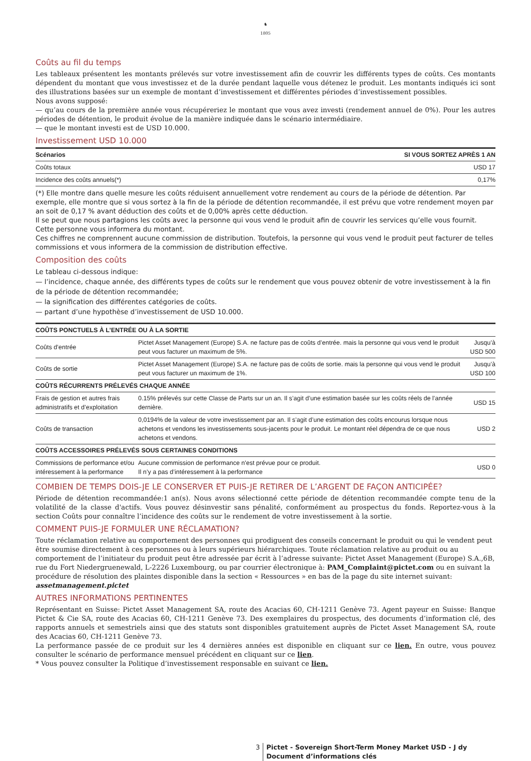♞
1805
Coûts au fil du temps
Les tableaux présentent les montants prélevés sur votre investissement afin de couvrir les différents types de coûts. Ces montants dépendent du montant que vous investissez et de la durée pendant laquelle vous détenez le produit. Les montants indiqués ici sont des illustrations basées sur un exemple de montant d’investissement et différentes périodes d’investissement possibles.
Nous avons supposé:
— qu’au cours de la première année vous récupéreriez le montant que vous avez investi (rendement annuel de 0%). Pour les autres périodes de détention, le produit évolue de la manière indiquée dans le scénario intermédiaire.
— que le montant investi est de USD 10.000.
Investissement USD 10.000
| Scénarios | SI VOUS SORTEZ APRÈS 1 AN |
| --- | --- |
| Coûts totaux | USD 17 |
| Incidence des coûts annuels(*) | 0,17% |
(*) Elle montre dans quelle mesure les coûts réduisent annuellement votre rendement au cours de la période de détention. Par exemple, elle montre que si vous sortez à la fin de la période de détention recommandée, il est prévu que votre rendement moyen par an soit de 0,17 % avant déduction des coûts et de 0,00% après cette déduction.
Il se peut que nous partagions les coûts avec la personne qui vous vend le produit afin de couvrir les services qu’elle vous fournit. Cette personne vous informera du montant.
Ces chiffres ne comprennent aucune commission de distribution. Toutefois, la personne qui vous vend le produit peut facturer de telles commissions et vous informera de la commission de distribution effective.
Composition des coûts
Le tableau ci-dessous indique:
— l’incidence, chaque année, des différents types de coûts sur le rendement que vous pouvez obtenir de votre investissement à la fin de la période de détention recommandée;
— la signification des différentes catégories de coûts.
— partant d’une hypothèse d’investissement de USD 10.000.
| COÛTS PONCTUELS À L’ENTRÉE OU À LA SORTIE | | |
| --- | --- | --- |
| Coûts d’entrée | Pictet Asset Management (Europe) S.A. ne facture pas de coûts d’entrée. mais la personne qui vous vend le produit peut vous facturer un maximum de 5%. | Jusqu’à USD 500 |
| Coûts de sortie | Pictet Asset Management (Europe) S.A. ne facture pas de coûts de sortie. mais la personne qui vous vend le produit peut vous facturer un maximum de 1%. | Jusqu’à USD 100 |
| COÛTS RÉCURRENTS PRÉLEVÉS CHAQUE ANNÉE | | |
| Frais de gestion et autres frais administratifs et d’exploitation | 0.15% prélevés sur cette Classe de Parts sur un an. Il s’agit d’une estimation basée sur les coûts réels de l’année dernière. | USD 15 |
| Coûts de transaction | 0,0194% de la valeur de votre investissement par an. Il s’agit d’une estimation des coûts encourus lorsque nous achetons et vendons les investissements sous-jacents pour le produit. Le montant réel dépendra de ce que nous achetons et vendons. | USD 2 |
| COÛTS ACCESSOIRES PRÉLEVÉS SOUS CERTAINES CONDITIONS | | |
| Commissions de performance et/ou intéressement à la performance | Aucune commission de performance n'est prévue pour ce produit. Il n’y a pas d’intéressement à la performance | USD 0 |
COMBIEN DE TEMPS DOIS-JE LE CONSERVER ET PUIS-JE RETIRER DE L’ARGENT DE FAÇON ANTICIPÉE?
Période de détention recommandée:1 an(s). Nous avons sélectionné cette période de détention recommandée compte tenu de la volatilité de la classe d'actifs. Vous pouvez désinvestir sans pénalité, conformément au prospectus du fonds. Reportez-vous à la section Coûts pour connaître l’incidence des coûts sur le rendement de votre investissement à la sortie.
COMMENT PUIS-JE FORMULER UNE RÉCLAMATION?
Toute réclamation relative au comportement des personnes qui prodiguent des conseils concernant le produit ou qui le vendent peut être soumise directement à ces personnes ou à leurs supérieurs hiérarchiques. Toute réclamation relative au produit ou au comportement de l’initiateur du produit peut être adressée par écrit à l’adresse suivante: Pictet Asset Management (Europe) S.A.,6B, rue du Fort Niedergruenewald, L-2226 Luxembourg, ou par courrier électronique à: PAM_Complaint@pictet.com ou en suivant la procédure de résolution des plaintes disponible dans la section « Ressources » en bas de la page du site internet suivant: assetmanagement.pictet
AUTRES INFORMATIONS PERTINENTES
Représentant en Suisse: Pictet Asset Management SA, route des Acacias 60, CH-1211 Genève 73. Agent payeur en Suisse: Banque Pictet & Cie SA, route des Acacias 60, CH-1211 Genève 73. Des exemplaires du prospectus, des documents d’information clé, des rapports annuels et semestriels ainsi que des statuts sont disponibles gratuitement auprès de Pictet Asset Management SA, route des Acacias 60, CH-1211 Genève 73.
La performance passée de ce produit sur les 4 dernières années est disponible en cliquant sur ce lien. En outre, vous pouvez consulter le scénario de performance mensuel précédent en cliquant sur ce lien.
* Vous pouvez consulter la Politique d’investissement responsable en suivant ce lien.
3 Pictet - Sovereign Short-Term Money Market USD - J dy
Document d’informations clés